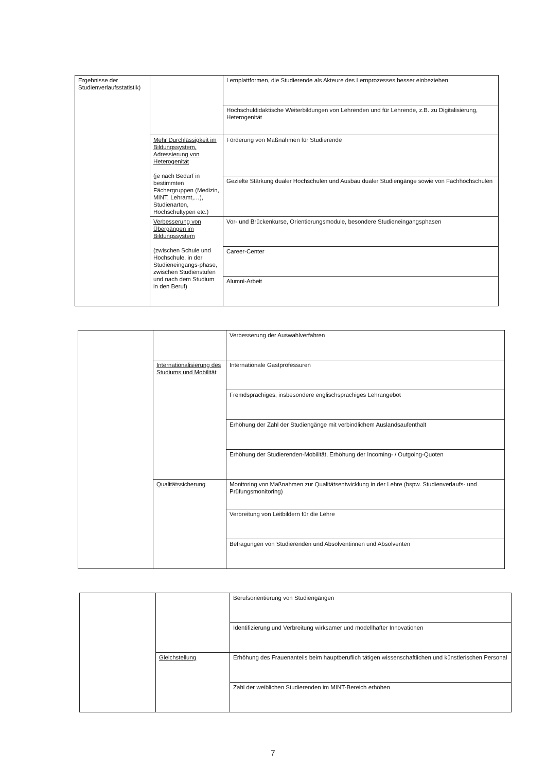| Ergebnisse der Studienverlaufsstatistik) | | Lernplattformen, die Studierende als Akteure des Lernprozesses besser einbeziehen |
| | | Hochschuldidaktische Weiterbildungen von Lehrenden und für Lehrende, z.B. zu Digitalisierung, Heterogenität |
| | Mehr Durchlässigkeit im Bildungssystem, Adressierung von Heterogenität (je nach Bedarf in bestimmten Fächergruppen (Medizin, MINT, Lehramt,…), Studienarten, Hochschultypen etc.) | Förderung von Maßnahmen für Studierende |
| | | Gezielte Stärkung dualer Hochschulen und Ausbau dualer Studiengänge sowie von Fachhochschulen |
| | Verbesserung von Übergängen im Bildungssystem (zwischen Schule und Hochschule, in der Studieneingangs-phase, zwischen Studienstufen und nach dem Studium in den Beruf) | Vor- und Brückenkurse, Orientierungsmodule, besondere Studieneingangsphasen |
| | | Career-Center |
| | | Alumni-Arbeit |
| | | Verbesserung der Auswahlverfahren |
| | Internationalisierung des Studiums und Mobilität | Internationale Gastprofessuren |
| | | Fremdsprachiges, insbesondere englischsprachiges Lehrangebot |
| | | Erhöhung der Zahl der Studiengänge mit verbindlichem Auslandsaufenthalt |
| | | Erhöhung der Studierenden-Mobilität, Erhöhung der Incoming- / Outgoing-Quoten |
| | Qualitätssicherung | Monitoring von Maßnahmen zur Qualitätsentwicklung in der Lehre (bspw. Studienverlaufs- und Prüfungsmonitoring) |
| | | Verbreitung von Leitbildern für die Lehre |
| | | Befragungen von Studierenden und Absolventinnen und Absolventen |
| | | Berufsorientierung von Studiengängen |
| | | Identifizierung und Verbreitung wirksamer und modellhafter Innovationen |
| | Gleichstellung | Erhöhung des Frauenanteils beim hauptberuflich tätigen wissenschaftlichen und künstlerischen Personal |
| | | Zahl der weiblichen Studierenden im MINT-Bereich erhöhen |
7